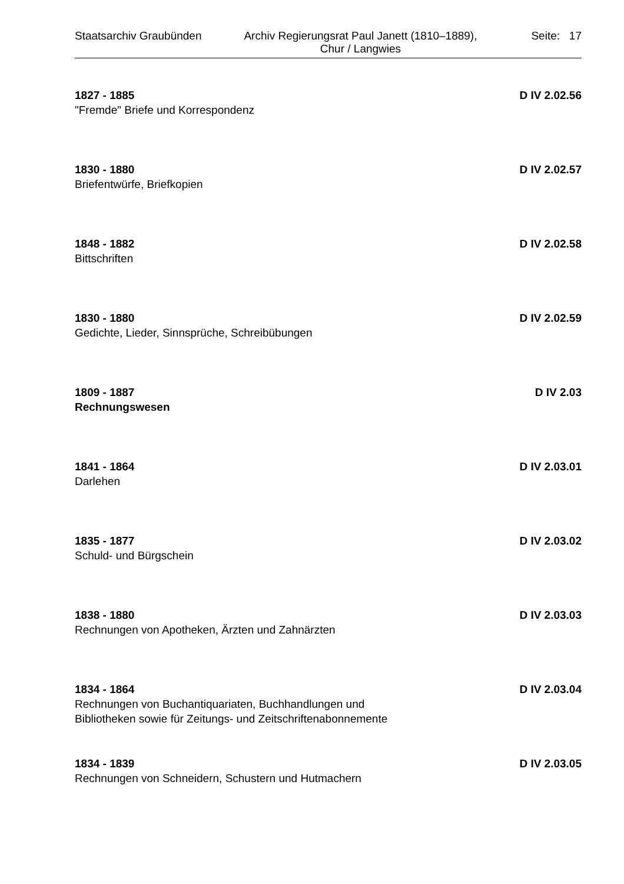Staatsarchiv Graubünden Archiv Regierungsrat Paul Janett (1810–1889),
Chur / Langwies
Seite: 17
1827 - 1885 D IV 2.02.56
"Fremde" Briefe und Korrespondenz
1830 - 1880 D IV 2.02.57
Briefentwürfe, Briefkopien
1848 - 1882 D IV 2.02.58
Bittschriften
1830 - 1880 D IV 2.02.59
Gedichte, Lieder, Sinnsprüche, Schreibübungen
1809 - 1887 D IV 2.03
Rechnungswesen
1841 - 1864 D IV 2.03.01
Darlehen
1835 - 1877 D IV 2.03.02
Schuld- und Bürgschein
1838 - 1880 D IV 2.03.03
Rechnungen von Apotheken, Ärzten und Zahnärzten
1834 - 1864 D IV 2.03.04
Rechnungen von Buchantiquariaten, Buchhandlungen und
Bibliotheken sowie für Zeitungs- und Zeitschriftenabonnemente
1834 - 1839 D IV 2.03.05
Rechnungen von Schneidern, Schustern und Hutmachern